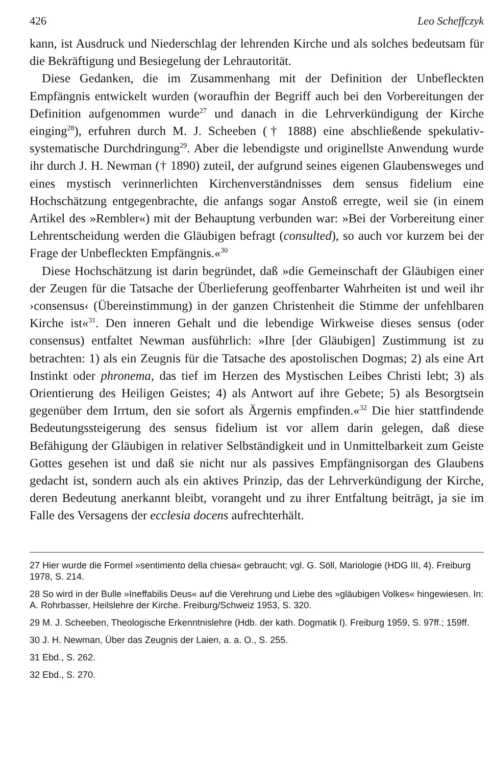426 Leo Scheffczyk
kann, ist Ausdruck und Niederschlag der lehrenden Kirche und als solches bedeutsam für die Bekräftigung und Besiegelung der Lehrautorität.
Diese Gedanken, die im Zusammenhang mit der Definition der Unbefleckten Empfängnis entwickelt wurden (woraufhin der Begriff auch bei den Vorbereitungen der Definition aufgenommen wurde<sup>27</sup> und danach in die Lehrverkündigung der Kirche einging<sup>28</sup>), erfuhren durch M. J. Scheeben († 1888) eine abschließende spekulativ-systematische Durchdringung<sup>29</sup>. Aber die lebendigste und originellste Anwendung wurde ihr durch J. H. Newman († 1890) zuteil, der aufgrund seines eigenen Glaubensweges und eines mystisch verinnerlichten Kirchenverständnisses dem sensus fidelium eine Hochschätzung entgegenbrachte, die anfangs sogar Anstoß erregte, weil sie (in einem Artikel des »Rembler«) mit der Behauptung verbunden war: »Bei der Vorbereitung einer Lehrentscheidung werden die Gläubigen befragt (consulted), so auch vor kurzem bei der Frage der Unbefleckten Empfängnis.«<sup>30</sup>
Diese Hochschätzung ist darin begründet, daß »die Gemeinschaft der Gläubigen einer der Zeugen für die Tatsache der Überlieferung geoffenbarter Wahrheiten ist und weil ihr ›consensus‹ (Übereinstimmung) in der ganzen Christenheit die Stimme der unfehlbaren Kirche ist«<sup>31</sup>. Den inneren Gehalt und die lebendige Wirkweise dieses sensus (oder consensus) entfaltet Newman ausführlich: »Ihre [der Gläubigen] Zustimmung ist zu betrachten: 1) als ein Zeugnis für die Tatsache des apostolischen Dogmas; 2) als eine Art Instinkt oder phronema, das tief im Herzen des Mystischen Leibes Christi lebt; 3) als Orientierung des Heiligen Geistes; 4) als Antwort auf ihre Gebete; 5) als Besorgtsein gegenüber dem Irrtum, den sie sofort als Ärgernis empfinden.«<sup>32</sup> Die hier stattfindende Bedeutungssteigerung des sensus fidelium ist vor allem darin gelegen, daß diese Befähigung der Gläubigen in relativer Selbständigkeit und in Unmittelbarkeit zum Geiste Gottes gesehen ist und daß sie nicht nur als passives Empfängnisorgan des Glaubens gedacht ist, sondern auch als ein aktives Prinzip, das der Lehrverkündigung der Kirche, deren Bedeutung anerkannt bleibt, vorangeht und zu ihrer Entfaltung beiträgt, ja sie im Falle des Versagens der ecclesia docens aufrechterhält.
27 Hier wurde die Formel »sentimento della chiesa« gebraucht; vgl. G. Söll, Mariologie (HDG III, 4). Freiburg 1978, S. 214.
28 So wird in der Bulle »Ineffabilis Deus« auf die Verehrung und Liebe des »gläubigen Volkes« hingewiesen. In: A. Rohrbasser, Heilslehre der Kirche. Freiburg/Schweiz 1953, S. 320.
29 M. J. Scheeben, Theologische Erkenntnislehre (Hdb. der kath. Dogmatik I). Freiburg 1959, S. 97ff.; 159ff.
30 J. H. Newman, Über das Zeugnis der Laien, a. a. O., S. 255.
31 Ebd., S. 262.
32 Ebd., S. 270.